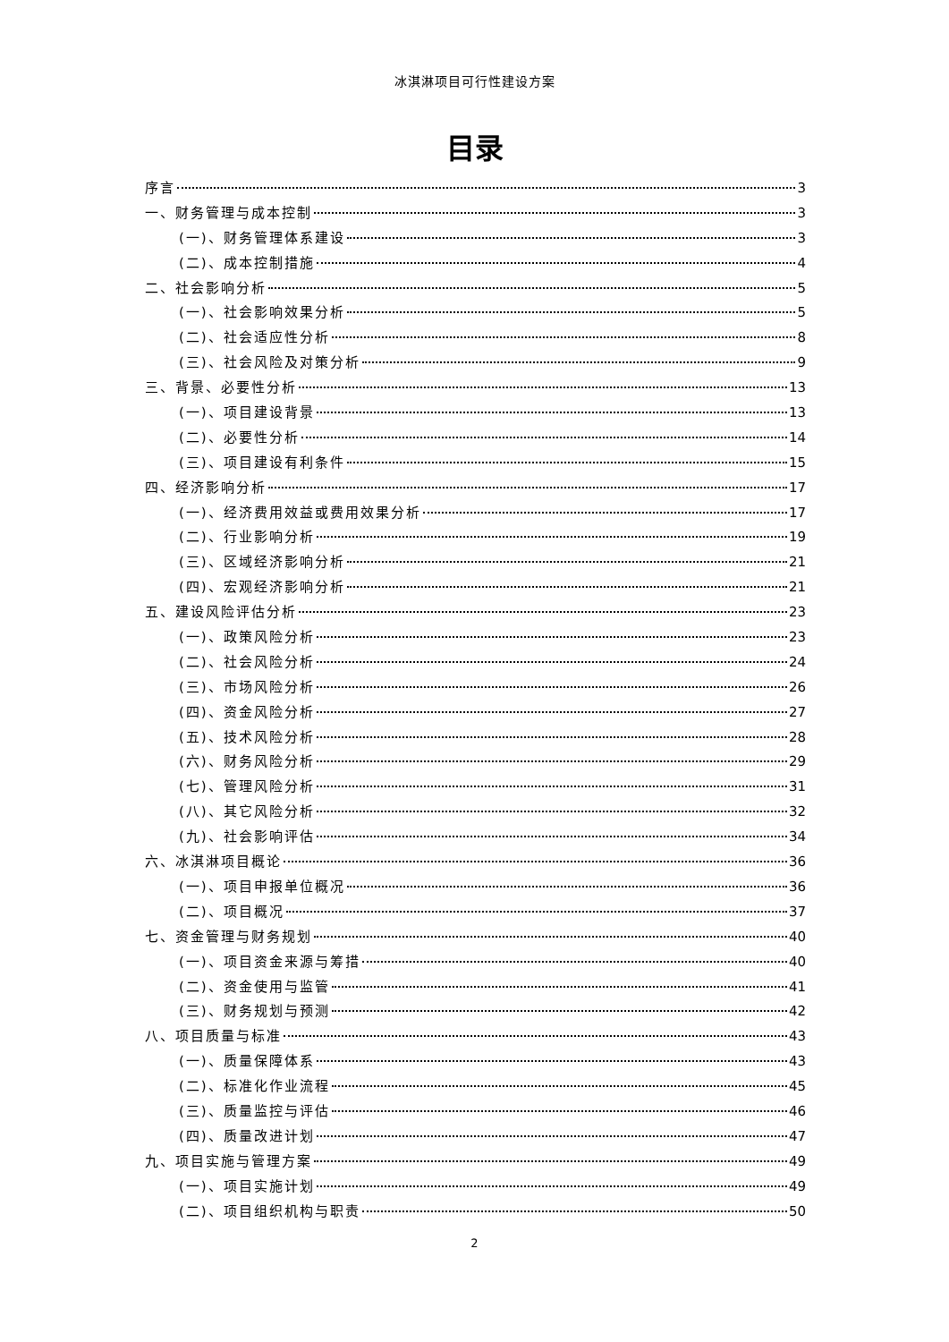冰淇淋项目可行性建设方案
目录
序言 3
一、财务管理与成本控制 3
(一)、财务管理体系建设 3
(二)、成本控制措施 4
二、社会影响分析 5
(一)、社会影响效果分析 5
(二)、社会适应性分析 8
(三)、社会风险及对策分析 9
三、背景、必要性分析 13
(一)、项目建设背景 13
(二)、必要性分析 14
(三)、项目建设有利条件 15
四、经济影响分析 17
(一)、经济费用效益或费用效果分析 17
(二)、行业影响分析 19
(三)、区域经济影响分析 21
(四)、宏观经济影响分析 21
五、建设风险评估分析 23
(一)、政策风险分析 23
(二)、社会风险分析 24
(三)、市场风险分析 26
(四)、资金风险分析 27
(五)、技术风险分析 28
(六)、财务风险分析 29
(七)、管理风险分析 31
(八)、其它风险分析 32
(九)、社会影响评估 34
六、冰淇淋项目概论 36
(一)、项目申报单位概况 36
(二)、项目概况 37
七、资金管理与财务规划 40
(一)、项目资金来源与筹措 40
(二)、资金使用与监管 41
(三)、财务规划与预测 42
八、项目质量与标准 43
(一)、质量保障体系 43
(二)、标准化作业流程 45
(三)、质量监控与评估 46
(四)、质量改进计划 47
九、项目实施与管理方案 49
(一)、项目实施计划 49
(二)、项目组织机构与职责 50
2